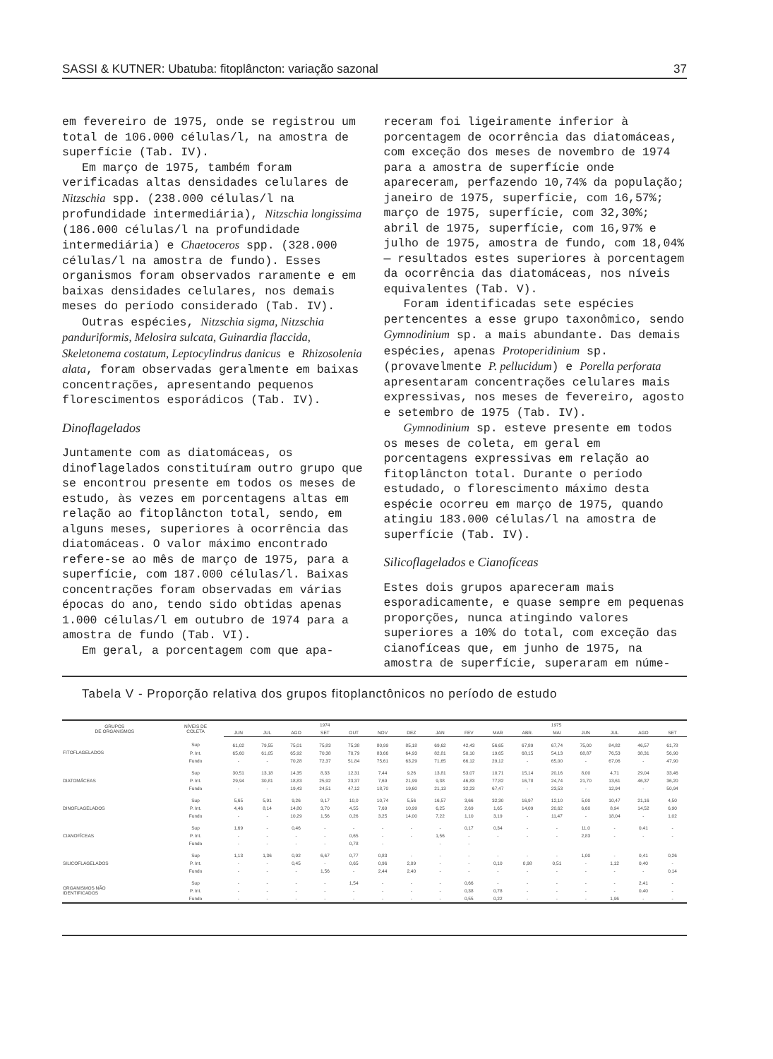SASSI & KUTNER: Ubatuba: fitoplâncton: variação sazonal 37
em fevereiro de 1975, onde se registrou um total de 106.000 células/l, na amostra de superfície (Tab. IV).
Em março de 1975, também foram verificadas altas densidades celulares de Nitzschia spp. (238.000 células/l na profundidade intermediária), Nitzschia longissima (186.000 células/l na profundidade intermediária) e Chaetoceros spp. (328.000 células/l na amostra de fundo). Esses organismos foram observados raramente e em baixas densidades celulares, nos demais meses do período considerado (Tab. IV).
Outras espécies, Nitzschia sigma, Nitzschia panduriformis, Melosira sulcata, Guinardia flaccida, Skeletonema costatum, Leptocylindrus danicus e Rhizosolenia alata, foram observadas geralmente em baixas concentrações, apresentando pequenos florescimentos esporádicos (Tab. IV).
Dinoflagelados
Juntamente com as diatomáceas, os dinoflagelados constituíram outro grupo que se encontrou presente em todos os meses de estudo, às vezes em porcentagens altas em relação ao fitoplâncton total, sendo, em alguns meses, superiores à ocorrência das diatomáceas. O valor máximo encontrado refere-se ao mês de março de 1975, para a superfície, com 187.000 células/l. Baixas concentrações foram observadas em várias épocas do ano, tendo sido obtidas apenas 1.000 células/l em outubro de 1974 para a amostra de fundo (Tab. VI).
Em geral, a porcentagem com que apa-
receram foi ligeiramente inferior à porcentagem de ocorrência das diatomáceas, com exceção dos meses de novembro de 1974 para a amostra de superfície onde apareceram, perfazendo 10,74% da população; janeiro de 1975, superfície, com 16,57%; março de 1975, superfície, com 32,30%; abril de 1975, superfície, com 16,97% e julho de 1975, amostra de fundo, com 18,04% — resultados estes superiores à porcentagem da ocorrência das diatomáceas, nos níveis equivalentes (Tab. V).
Foram identificadas sete espécies pertencentes a esse grupo taxonômico, sendo Gymnodinium sp. a mais abundante. Das demais espécies, apenas Protoperidinium sp. (provavelmente P. pellucidum) e Porella perforata apresentaram concentrações celulares mais expressivas, nos meses de fevereiro, agosto e setembro de 1975 (Tab. IV).
Gymnodinium sp. esteve presente em todos os meses de coleta, em geral em porcentagens expressivas em relação ao fitoplâncton total. Durante o período estudado, o florescimento máximo desta espécie ocorreu em março de 1975, quando atingiu 183.000 células/l na amostra de superfície (Tab. IV).
Silicoflagelados e Cianofíceas
Estes dois grupos apareceram mais esporadicamente, e quase sempre em pequenas proporções, nunca atingindo valores superiores a 10% do total, com exceção das cianofíceas que, em junho de 1975, na amostra de superfície, superaram em núme-
Tabela V - Proporção relativa dos grupos fitoplanctônicos no período de estudo
| GRUPOS DE ORGANISMOS | NÍVEIS DE COLETA | 1974 | | | | | | | 1975 | | | | | | | | |
| --- | --- | --- | --- | --- | --- | --- | --- | --- | --- | --- | --- | --- | --- | --- | --- | --- | --- |
| | | JUN | JUL | AGO | SET | OUT | NOV | DEZ | JAN | FEV | MAR | ABR. | MAI | JUN | JUL | AGO | SET |
| FITOFLAGELADOS | Sup | 61,02 | 79,55 | 75,01 | 75,83 | 75,38 | 80,99 | 85,18 | 69,62 | 42,43 | 56,65 | 67,89 | 67,74 | 75,00 | 84,82 | 46,57 | 61,78 |
| | P. Int. | 65,60 | 61,05 | 65,92 | 70,38 | 70,79 | 83,66 | 64,93 | 82,81 | 50,10 | 19,65 | 68,15 | 54,13 | 68,87 | 76,53 | 38,31 | 56,90 |
| | Fundo | - | - | 70,28 | 72,37 | 51,84 | 75,61 | 63,29 | 71,65 | 66,12 | 29,12 | - | 65,00 | - | 67,06 | - | 47,90 |
| DIATOMÁCEAS | Sup | 30,51 | 13,18 | 14,35 | 8,33 | 12,31 | 7,44 | 9,26 | 13,81 | 53,07 | 10,71 | 15,14 | 20,16 | 8,00 | 4,71 | 29,04 | 33,46 |
| | P. Int. | 29,94 | 30,81 | 18,83 | 25,92 | 23,37 | 7,69 | 21,99 | 9,38 | 46,83 | 77,82 | 16,78 | 24,74 | 21,70 | 13,61 | 46,37 | 36,20 |
| | Fundo | - | - | 19,43 | 24,51 | 47,12 | 18,70 | 19,60 | 21,13 | 32,23 | 67,47 | - | 23,53 | - | 12,94 | - | 50,94 |
| DINOFLAGELADOS | Sup | 5,65 | 5,91 | 9,26 | 9,17 | 10,0 | 10,74 | 5,56 | 16,57 | 3,66 | 32,30 | 16,97 | 12,10 | 5,00 | 10,47 | 21,16 | 4,50 |
| | P. Int. | 4,46 | 8,14 | 14,80 | 3,70 | 4,55 | 7,69 | 10,99 | 6,25 | 2,69 | 1,65 | 14,09 | 20,62 | 6,60 | 8,94 | 14,52 | 6,90 |
| | Fundo | - | - | 10,29 | 1,56 | 0,26 | 3,25 | 14,00 | 7,22 | 1,10 | 3,19 | - | 11,47 | - | 18,04 | - | 1,02 |
| CIANOFÍCEAS | Sup | 1,69 | - | 0,46 | - | - | - | - | - | 0,17 | 0,34 | - | - | 11,0 | - | 0,41 | - |
| | P. Int. | - | - | - | - | 0,65 | - | - | 1,56 | - | - | - | - | 2,83 | - | - | - |
| | Fundo | - | - | - | - | 0,78 | - | | - | - | | | | | | | |
| SILICOFLAGELADOS | Sup | 1,13 | 1,36 | 0,92 | 6,67 | 0,77 | 0,83 | - | - | - | - | - | - | 1,00 | - | 0,41 | 0,26 |
| | P. Int. | - | - | 0,45 | - | 0,65 | 0,96 | 2,09 | - | - | 0,10 | 0,98 | 0,51 | - | 1,12 | 0,40 | - |
| | Fundo | - | - | - | 1,56 | - | 2,44 | 2,40 | - | - | - | - | - | - | - | - | 0,14 |
| ORGANISMOS NÃO IDENTIFICADOS | Sup | - | - | - | - | 1,54 | - | - | - | 0,66 | - | - | - | - | - | 2,41 | - |
| | P. Int. | - | - | - | - | - | - | - | - | 0,38 | 0,78 | - | - | - | - | 0,40 | - |
| | Fundo | - | - | - | - | - | - | - | - | 0,55 | 0,22 | - | - | - | 1,96 | - | - |